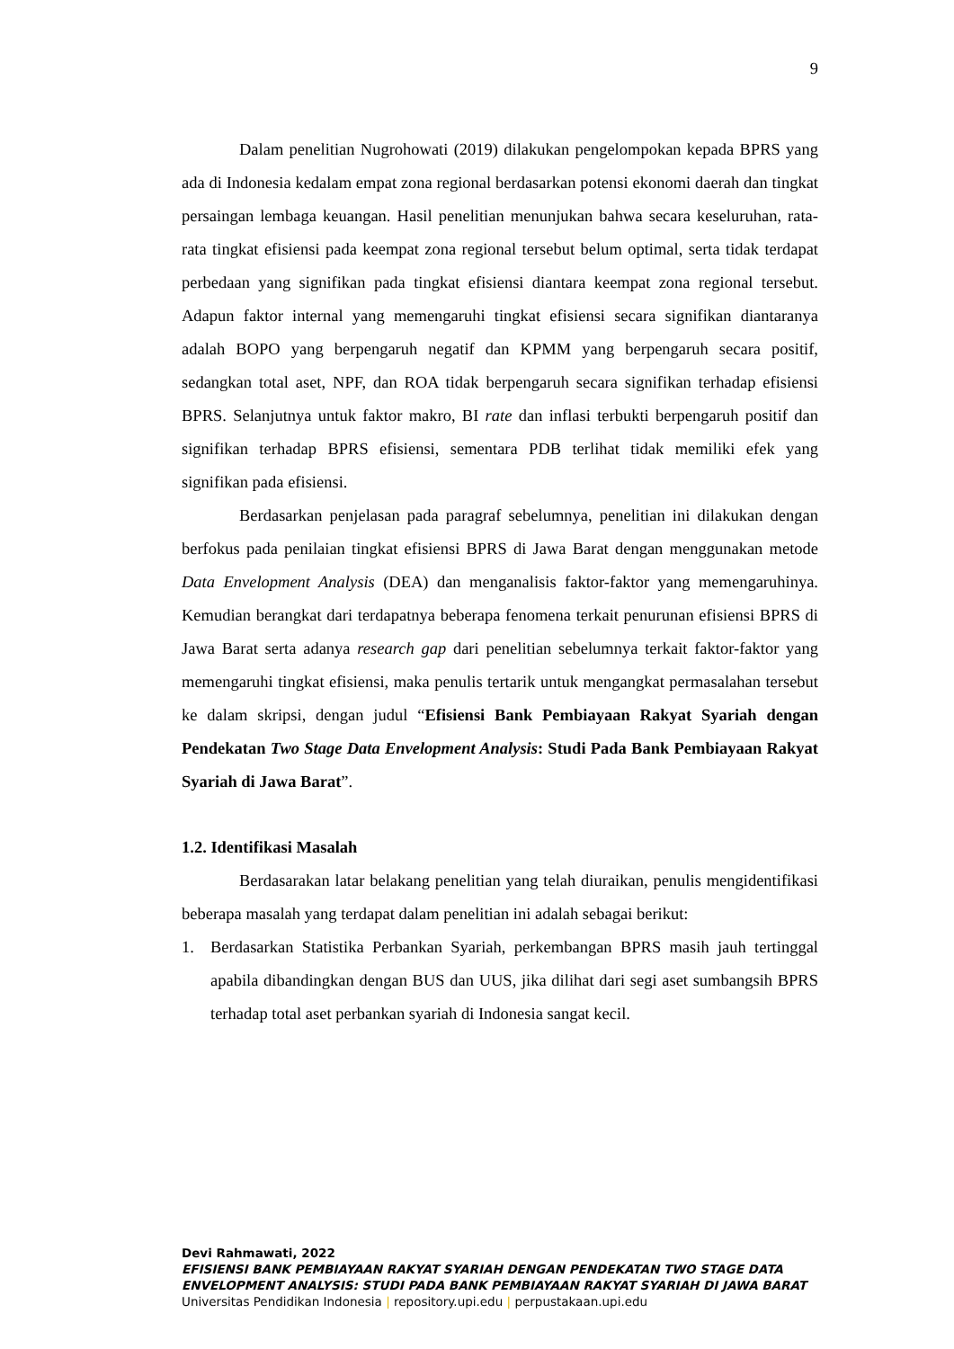9
Dalam penelitian Nugrohowati (2019) dilakukan pengelompokan kepada BPRS yang ada di Indonesia kedalam empat zona regional berdasarkan potensi ekonomi daerah dan tingkat persaingan lembaga keuangan. Hasil penelitian menunjukan bahwa secara keseluruhan, rata-rata tingkat efisiensi pada keempat zona regional tersebut belum optimal, serta tidak terdapat perbedaan yang signifikan pada tingkat efisiensi diantara keempat zona regional tersebut. Adapun faktor internal yang memengaruhi tingkat efisiensi secara signifikan diantaranya adalah BOPO yang berpengaruh negatif dan KPMM yang berpengaruh secara positif, sedangkan total aset, NPF, dan ROA tidak berpengaruh secara signifikan terhadap efisiensi BPRS. Selanjutnya untuk faktor makro, BI rate dan inflasi terbukti berpengaruh positif dan signifikan terhadap BPRS efisiensi, sementara PDB terlihat tidak memiliki efek yang signifikan pada efisiensi.
Berdasarkan penjelasan pada paragraf sebelumnya, penelitian ini dilakukan dengan berfokus pada penilaian tingkat efisiensi BPRS di Jawa Barat dengan menggunakan metode Data Envelopment Analysis (DEA) dan menganalisis faktor-faktor yang memengaruhinya. Kemudian berangkat dari terdapatnya beberapa fenomena terkait penurunan efisiensi BPRS di Jawa Barat serta adanya research gap dari penelitian sebelumnya terkait faktor-faktor yang memengaruhi tingkat efisiensi, maka penulis tertarik untuk mengangkat permasalahan tersebut ke dalam skripsi, dengan judul “Efisiensi Bank Pembiayaan Rakyat Syariah dengan Pendekatan Two Stage Data Envelopment Analysis: Studi Pada Bank Pembiayaan Rakyat Syariah di Jawa Barat”.
1.2. Identifikasi Masalah
Berdasarakan latar belakang penelitian yang telah diuraikan, penulis mengidentifikasi beberapa masalah yang terdapat dalam penelitian ini adalah sebagai berikut:
1. Berdasarkan Statistika Perbankan Syariah, perkembangan BPRS masih jauh tertinggal apabila dibandingkan dengan BUS dan UUS, jika dilihat dari segi aset sumbangsih BPRS terhadap total aset perbankan syariah di Indonesia sangat kecil.
Devi Rahmawati, 2022
EFISIENSI BANK PEMBIAYAAN RAKYAT SYARIAH DENGAN PENDEKATAN TWO STAGE DATA
ENVELOPMENT ANALYSIS: STUDI PADA BANK PEMBIAYAAN RAKYAT SYARIAH DI JAWA BARAT
Universitas Pendidikan Indonesia | repository.upi.edu | perpustakaan.upi.edu